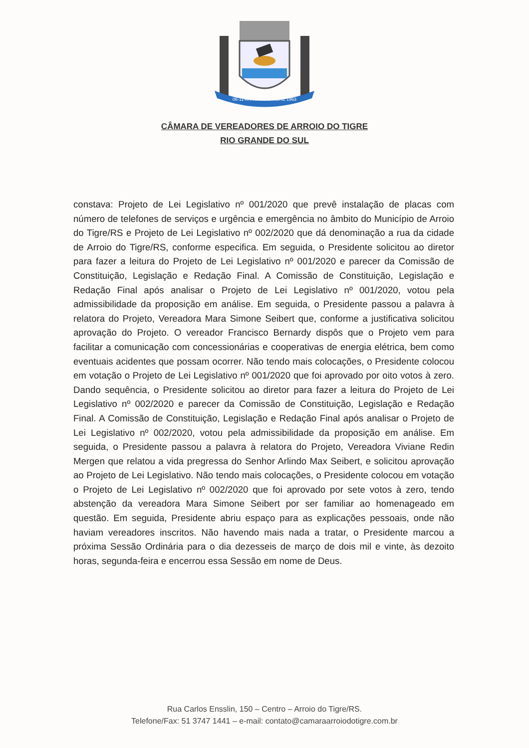06-11 ARROIO DO TIGRE 1963
CÂMARA DE VEREADORES DE ARROIO DO TIGRE
RIO GRANDE DO SUL
constava: Projeto de Lei Legislativo nº 001/2020 que prevê instalação de placas com número de telefones de serviços e urgência e emergência no âmbito do Município de Arroio do Tigre/RS e Projeto de Lei Legislativo nº 002/2020 que dá denominação a rua da cidade de Arroio do Tigre/RS, conforme especifica. Em seguida, o Presidente solicitou ao diretor para fazer a leitura do Projeto de Lei Legislativo nº 001/2020 e parecer da Comissão de Constituição, Legislação e Redação Final. A Comissão de Constituição, Legislação e Redação Final após analisar o Projeto de Lei Legislativo nº 001/2020, votou pela admissibilidade da proposição em análise. Em seguida, o Presidente passou a palavra à relatora do Projeto, Vereadora Mara Simone Seibert que, conforme a justificativa solicitou aprovação do Projeto. O vereador Francisco Bernardy dispôs que o Projeto vem para facilitar a comunicação com concessionárias e cooperativas de energia elétrica, bem como eventuais acidentes que possam ocorrer. Não tendo mais colocações, o Presidente colocou em votação o Projeto de Lei Legislativo nº 001/2020 que foi aprovado por oito votos à zero. Dando sequência, o Presidente solicitou ao diretor para fazer a leitura do Projeto de Lei Legislativo nº 002/2020 e parecer da Comissão de Constituição, Legislação e Redação Final. A Comissão de Constituição, Legislação e Redação Final após analisar o Projeto de Lei Legislativo nº 002/2020, votou pela admissibilidade da proposição em análise. Em seguida, o Presidente passou a palavra à relatora do Projeto, Vereadora Viviane Redin Mergen que relatou a vida pregressa do Senhor Arlindo Max Seibert, e solicitou aprovação ao Projeto de Lei Legislativo. Não tendo mais colocações, o Presidente colocou em votação o Projeto de Lei Legislativo nº 002/2020 que foi aprovado por sete votos à zero, tendo abstenção da vereadora Mara Simone Seibert por ser familiar ao homenageado em questão. Em seguida, Presidente abriu espaço para as explicações pessoais, onde não haviam vereadores inscritos. Não havendo mais nada a tratar, o Presidente marcou a próxima Sessão Ordinária para o dia dezesseis de março de dois mil e vinte, às dezoito horas, segunda-feira e encerrou essa Sessão em nome de Deus.
Rua Carlos Ensslin, 150 – Centro – Arroio do Tigre/RS.
Telefone/Fax: 51 3747 1441 – e-mail: contato@camaraarroiodotigre.com.br